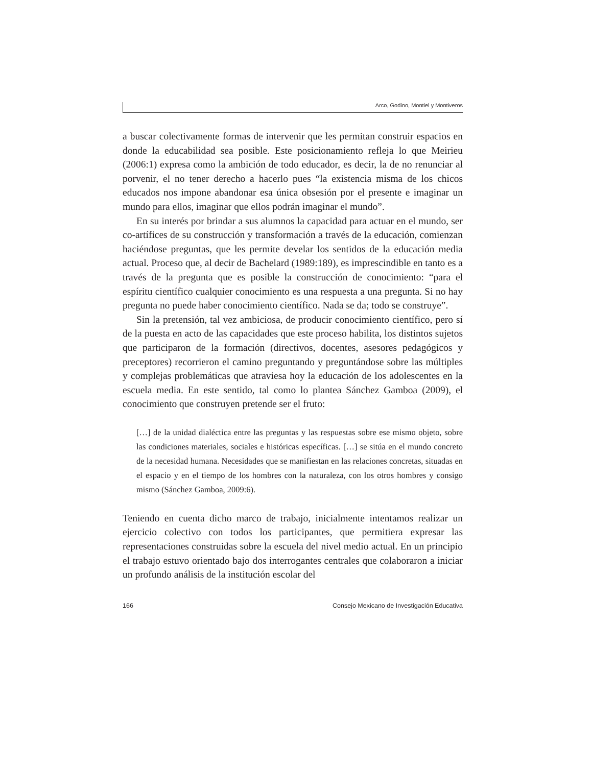Arco, Godino, Montiel y Montiveros
a buscar colectivamente formas de intervenir que les permitan construir espacios en donde la educabilidad sea posible. Este posicionamiento refleja lo que Meirieu (2006:1) expresa como la ambición de todo educador, es decir, la de no renunciar al porvenir, el no tener derecho a hacerlo pues “la existencia misma de los chicos educados nos impone abandonar esa única obsesión por el presente e imaginar un mundo para ellos, imaginar que ellos podrán imaginar el mundo”.
En su interés por brindar a sus alumnos la capacidad para actuar en el mundo, ser co-artífices de su construcción y transformación a través de la educación, comienzan haciéndose preguntas, que les permite develar los sentidos de la educación media actual. Proceso que, al decir de Bachelard (1989:189), es imprescindible en tanto es a través de la pregunta que es posible la construcción de conocimiento: “para el espíritu científico cualquier conocimiento es una respuesta a una pregunta. Si no hay pregunta no puede haber conocimiento científico. Nada se da; todo se construye”.
Sin la pretensión, tal vez ambiciosa, de producir conocimiento científico, pero sí de la puesta en acto de las capacidades que este proceso habilita, los distintos sujetos que participaron de la formación (directivos, docentes, asesores pedagógicos y preceptores) recorrieron el camino preguntando y preguntándose sobre las múltiples y complejas problemáticas que atraviesa hoy la educación de los adolescentes en la escuela media. En este sentido, tal como lo plantea Sánchez Gamboa (2009), el conocimiento que construyen pretende ser el fruto:
[…] de la unidad dialéctica entre las preguntas y las respuestas sobre ese mismo objeto, sobre las condiciones materiales, sociales e históricas específicas. […] se sitúa en el mundo concreto de la necesidad humana. Necesidades que se manifiestan en las relaciones concretas, situadas en el espacio y en el tiempo de los hombres con la naturaleza, con los otros hombres y consigo mismo (Sánchez Gamboa, 2009:6).
Teniendo en cuenta dicho marco de trabajo, inicialmente intentamos realizar un ejercicio colectivo con todos los participantes, que permitiera expresar las representaciones construidas sobre la escuela del nivel medio actual. En un principio el trabajo estuvo orientado bajo dos interrogantes centrales que colaboraron a iniciar un profundo análisis de la institución escolar del
166 Consejo Mexicano de Investigación Educativa